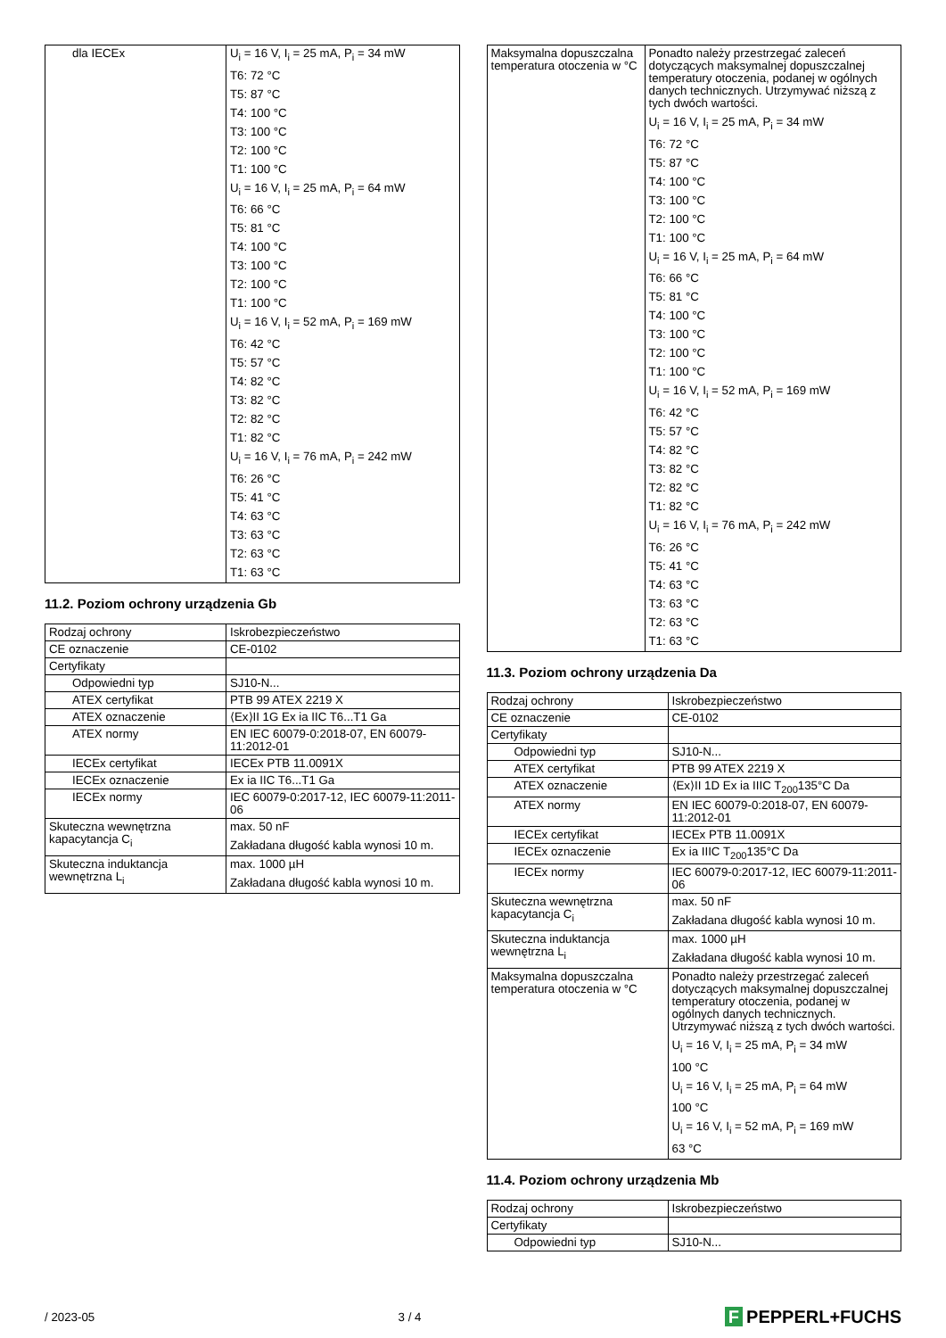| dla IECEx | U<sub>i</sub> = 16 V, I<sub>i</sub> = 25 mA, P<sub>i</sub> = 34 mW T6: 72 °C T5: 87 °C T4: 100 °C T3: 100 °C T2: 100 °C T1: 100 °C U<sub>i</sub> = 16 V, I<sub>i</sub> = 25 mA, P<sub>i</sub> = 64 mW T6: 66 °C T5: 81 °C T4: 100 °C T3: 100 °C T2: 100 °C T1: 100 °C U<sub>i</sub> = 16 V, I<sub>i</sub> = 52 mA, P<sub>i</sub> = 169 mW T6: 42 °C T5: 57 °C T4: 82 °C T3: 82 °C T2: 82 °C T1: 82 °C U<sub>i</sub> = 16 V, I<sub>i</sub> = 76 mA, P<sub>i</sub> = 242 mW T6: 26 °C T5: 41 °C T4: 63 °C T3: 63 °C T2: 63 °C T1: 63 °C |
11.2. Poziom ochrony urządzenia Gb
| Rodzaj ochrony | Iskrobezpieczeństwo |
| CE oznaczenie | CE-0102 |
| Certyfikaty | |
| Odpowiedni typ | SJ10-N... |
| ATEX certyfikat | PTB 99 ATEX 2219 X |
| ATEX oznaczenie | ⟨Ex⟩II 1G Ex ia IIC T6...T1 Ga |
| ATEX normy | EN IEC 60079-0:2018-07, EN 60079-11:2012-01 |
| IECEx certyfikat | IECEx PTB 11.0091X |
| IECEx oznaczenie | Ex ia IIC T6...T1 Ga |
| IECEx normy | IEC 60079-0:2017-12, IEC 60079-11:2011-06 |
| Skuteczna wewnętrzna kapacytancja C<sub>i</sub> | max. 50 nF Zakładana długość kabla wynosi 10 m. |
| Skuteczna induktancja wewnętrzna L<sub>i</sub> | max. 1000 µH Zakładana długość kabla wynosi 10 m. |
| Maksymalna dopuszczalna temperatura otoczenia w °C | Ponadto należy przestrzegać zaleceń dotyczących maksymalnej dopuszczalnej temperatury otoczenia, podanej w ogólnych danych technicznych. Utrzymywać niższą z tych dwóch wartości. U<sub>i</sub> = 16 V, I<sub>i</sub> = 25 mA, P<sub>i</sub> = 34 mW T6: 72 °C T5: 87 °C T4: 100 °C T3: 100 °C T2: 100 °C T1: 100 °C U<sub>i</sub> = 16 V, I<sub>i</sub> = 25 mA, P<sub>i</sub> = 64 mW T6: 66 °C T5: 81 °C T4: 100 °C T3: 100 °C T2: 100 °C T1: 100 °C U<sub>i</sub> = 16 V, I<sub>i</sub> = 52 mA, P<sub>i</sub> = 169 mW T6: 42 °C T5: 57 °C T4: 82 °C T3: 82 °C T2: 82 °C T1: 82 °C U<sub>i</sub> = 16 V, I<sub>i</sub> = 76 mA, P<sub>i</sub> = 242 mW T6: 26 °C T5: 41 °C T4: 63 °C T3: 63 °C T2: 63 °C T1: 63 °C |
11.3. Poziom ochrony urządzenia Da
| Rodzaj ochrony | Iskrobezpieczeństwo |
| CE oznaczenie | CE-0102 |
| Certyfikaty | |
| Odpowiedni typ | SJ10-N... |
| ATEX certyfikat | PTB 99 ATEX 2219 X |
| ATEX oznaczenie | ⟨Ex⟩II 1D Ex ia IIIC T<sub>200</sub>135°C Da |
| ATEX normy | EN IEC 60079-0:2018-07, EN 60079-11:2012-01 |
| IECEx certyfikat | IECEx PTB 11.0091X |
| IECEx oznaczenie | Ex ia IIIC T<sub>200</sub>135°C Da |
| IECEx normy | IEC 60079-0:2017-12, IEC 60079-11:2011-06 |
| Skuteczna wewnętrzna kapacytancja C<sub>i</sub> | max. 50 nF Zakładana długość kabla wynosi 10 m. |
| Skuteczna induktancja wewnętrzna L<sub>i</sub> | max. 1000 µH Zakładana długość kabla wynosi 10 m. |
| Maksymalna dopuszczalna temperatura otoczenia w °C | Ponadto należy przestrzegać zaleceń dotyczących maksymalnej dopuszczalnej temperatury otoczenia, podanej w ogólnych danych technicznych. Utrzymywać niższą z tych dwóch wartości. U<sub>i</sub> = 16 V, I<sub>i</sub> = 25 mA, P<sub>i</sub> = 34 mW 100 °C U<sub>i</sub> = 16 V, I<sub>i</sub> = 25 mA, P<sub>i</sub> = 64 mW 100 °C U<sub>i</sub> = 16 V, I<sub>i</sub> = 52 mA, P<sub>i</sub> = 169 mW 63 °C |
11.4. Poziom ochrony urządzenia Mb
| Rodzaj ochrony | Iskrobezpieczeństwo |
| Certyfikaty | |
| Odpowiedni typ | SJ10-N... |
/ 2023-05 3 / 4
F PEPPERL+FUCHS